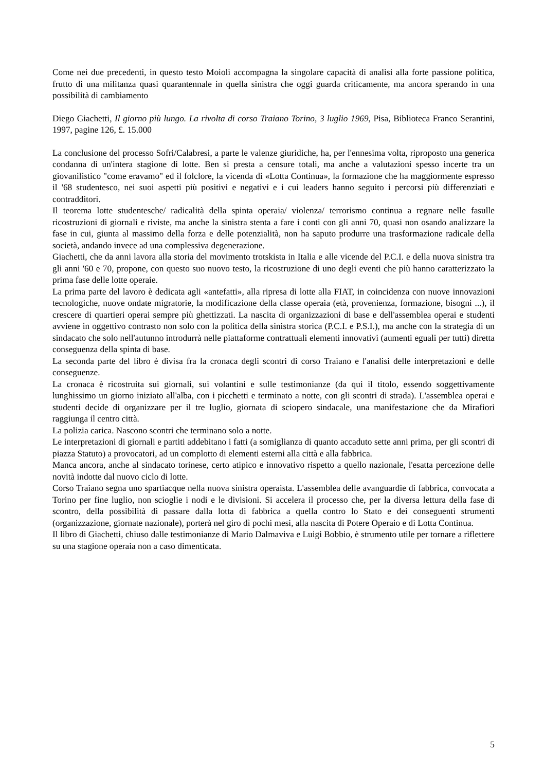Come nei due precedenti, in questo testo Moioli accompagna la singolare capacità di analisi alla forte passione politica, frutto di una militanza quasi quarantennale in quella sinistra che oggi guarda criticamente, ma ancora sperando in una possibilità di cambiamento
Diego Giachetti, Il giorno più lungo. La rivolta di corso Traiano Torino, 3 luglio 1969, Pisa, Biblioteca Franco Serantini, 1997, pagine 126, £. 15.000
La conclusione del processo Sofri/Calabresi, a parte le valenze giuridiche, ha, per l'ennesima volta, riproposto una generica condanna di un'intera stagione di lotte. Ben si presta a censure totali, ma anche a valutazioni spesso incerte tra un giovanilistico "come eravamo" ed il folclore, la vicenda di «Lotta Continua», la formazione che ha maggiormente espresso il '68 studentesco, nei suoi aspetti più positivi e negativi e i cui leaders hanno seguito i percorsi più differenziati e contradditori.
Il teorema lotte studentesche/ radicalità della spinta operaia/ violenza/ terrorismo continua a regnare nelle fasulle ricostruzioni di giornali e riviste, ma anche la sinistra stenta a fare i conti con gli anni 70, quasi non osando analizzare la fase in cui, giunta al massimo della forza e delle potenzialità, non ha saputo produrre una trasformazione radicale della società, andando invece ad una complessiva degenerazione.
Giachetti, che da anni lavora alla storia del movimento trotskista in Italia e alle vicende del P.C.I. e della nuova sinistra tra gli anni '60 e 70, propone, con questo suo nuovo testo, la ricostruzione di uno degli eventi che più hanno caratterizzato la prima fase delle lotte operaie.
La prima parte del lavoro è dedicata agli «antefatti», alla ripresa di lotte alla FIAT, in coincidenza con nuove innovazioni tecnologiche, nuove ondate migratorie, la modificazione della classe operaia (età, provenienza, formazione, bisogni ...), il crescere di quartieri operai sempre più ghettizzati. La nascita di organizzazioni di base e dell'assemblea operai e studenti avviene in oggettivo contrasto non solo con la politica della sinistra storica (P.C.I. e P.S.I.), ma anche con la strategia di un sindacato che solo nell'autunno introdurrà nelle piattaforme contrattuali elementi innovativi (aumenti eguali per tutti) diretta conseguenza della spinta di base.
La seconda parte del libro è divisa fra la cronaca degli scontri di corso Traiano e l'analisi delle interpretazioni e delle conseguenze.
La cronaca è ricostruita sui giornali, sui volantini e sulle testimonianze (da qui il titolo, essendo soggettivamente lunghissimo un giorno iniziato all'alba, con i picchetti e terminato a notte, con gli scontri di strada). L'assemblea operai e studenti decide di organizzare per il tre luglio, giornata di sciopero sindacale, una manifestazione che da Mirafiori raggiunga il centro città.
La polizia carica. Nascono scontri che terminano solo a notte.
Le interpretazioni di giornali e partiti addebitano i fatti (a somiglianza di quanto accaduto sette anni prima, per gli scontri di piazza Statuto) a provocatori, ad un complotto di elementi esterni alla città e alla fabbrica.
Manca ancora, anche al sindacato torinese, certo atipico e innovativo rispetto a quello nazionale, l'esatta percezione delle novità indotte dal nuovo ciclo di lotte.
Corso Traiano segna uno spartiacque nella nuova sinistra operaista. L'assemblea delle avanguardie di fabbrica, convocata a Torino per fine luglio, non scioglie i nodi e le divisioni. Si accelera il processo che, per la diversa lettura della fase di scontro, della possibilità di passare dalla lotta di fabbrica a quella contro lo Stato e dei conseguenti strumenti (organizzazione, giornate nazionale), porterà nel giro dì pochi mesi, alla nascita di Potere Operaio e di Lotta Continua.
Il libro di Giachetti, chiuso dalle testimonianze di Mario Dalmaviva e Luigi Bobbio, è strumento utile per tornare a riflettere su una stagione operaia non a caso dimenticata.
5